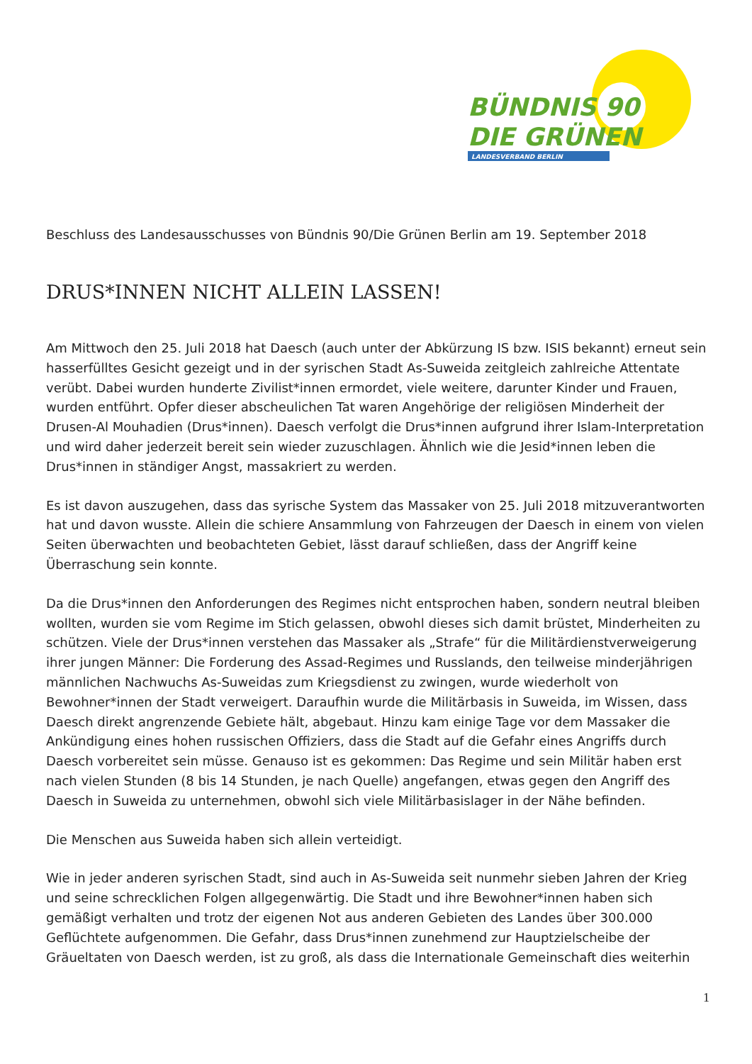BÜNDNIS 90
DIE GRÜNEN
LANDESVERBAND BERLIN
Beschluss des Landesausschusses von Bündnis 90/Die Grünen Berlin am 19. September 2018
DRUS*INNEN NICHT ALLEIN LASSEN!
Am Mittwoch den 25. Juli 2018 hat Daesch (auch unter der Abkürzung IS bzw. ISIS bekannt) erneut sein hasserfülltes Gesicht gezeigt und in der syrischen Stadt As-Suweida zeitgleich zahlreiche Attentate verübt. Dabei wurden hunderte Zivilist*innen ermordet, viele weitere, darunter Kinder und Frauen, wurden entführt. Opfer dieser abscheulichen Tat waren Angehörige der religiösen Minderheit der Drusen-Al Mouhadien (Drus*innen). Daesch verfolgt die Drus*innen aufgrund ihrer Islam-Interpretation und wird daher jederzeit bereit sein wieder zuzuschlagen. Ähnlich wie die Jesid*innen leben die Drus*innen in ständiger Angst, massakriert zu werden.
Es ist davon auszugehen, dass das syrische System das Massaker von 25. Juli 2018 mitzuverantworten hat und davon wusste. Allein die schiere Ansammlung von Fahrzeugen der Daesch in einem von vielen Seiten überwachten und beobachteten Gebiet, lässt darauf schließen, dass der Angriff keine Überraschung sein konnte.
Da die Drus*innen den Anforderungen des Regimes nicht entsprochen haben, sondern neutral bleiben wollten, wurden sie vom Regime im Stich gelassen, obwohl dieses sich damit brüstet, Minderheiten zu schützen. Viele der Drus*innen verstehen das Massaker als „Strafe“ für die Militärdienstverweigerung ihrer jungen Männer: Die Forderung des Assad-Regimes und Russlands, den teilweise minderjährigen männlichen Nachwuchs As-Suweidas zum Kriegsdienst zu zwingen, wurde wiederholt von Bewohner*innen der Stadt verweigert. Daraufhin wurde die Militärbasis in Suweida, im Wissen, dass Daesch direkt angrenzende Gebiete hält, abgebaut. Hinzu kam einige Tage vor dem Massaker die Ankündigung eines hohen russischen Offiziers, dass die Stadt auf die Gefahr eines Angriffs durch Daesch vorbereitet sein müsse. Genauso ist es gekommen: Das Regime und sein Militär haben erst nach vielen Stunden (8 bis 14 Stunden, je nach Quelle) angefangen, etwas gegen den Angriff des Daesch in Suweida zu unternehmen, obwohl sich viele Militärbasislager in der Nähe befinden.
Die Menschen aus Suweida haben sich allein verteidigt.
Wie in jeder anderen syrischen Stadt, sind auch in As-Suweida seit nunmehr sieben Jahren der Krieg und seine schrecklichen Folgen allgegenwärtig. Die Stadt und ihre Bewohner*innen haben sich gemäßigt verhalten und trotz der eigenen Not aus anderen Gebieten des Landes über 300.000 Geflüchtete aufgenommen. Die Gefahr, dass Drus*innen zunehmend zur Hauptzielscheibe der Gräueltaten von Daesch werden, ist zu groß, als dass die Internationale Gemeinschaft dies weiterhin
1